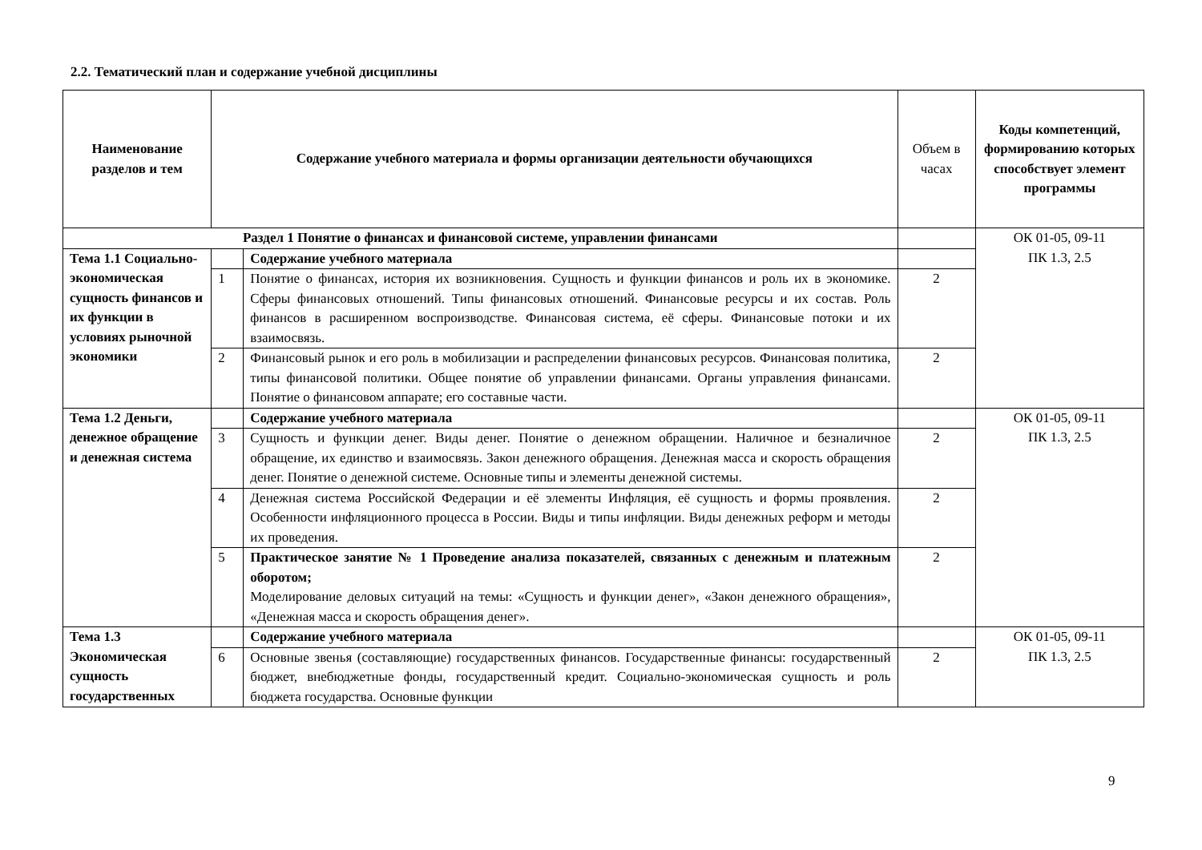2.2. Тематический план и содержание учебной дисциплины
| Наименование разделов и тем | Содержание учебного материала и формы организации деятельности обучающихся | | Объем в часах | Коды компетенций, формированию которых способствует элемент программы |
| --- | --- | --- | --- | --- |
| Раздел 1 Понятие о финансах и финансовой системе, управлении финансами | | | | ОК 01-05, 09-11 ПК 1.3, 2.5 |
| Тема 1.1 Социально-экономическая сущность финансов и их функции в условиях рыночной экономики | | Содержание учебного материала | | |
| | 1 | Понятие о финансах, история их возникновения. Сущность и функции финансов и роль их в экономике. Сферы финансовых отношений. Типы финансовых отношений. Финансовые ресурсы и их состав. Роль финансов в расширенном воспроизводстве. Финансовая система, её сферы. Финансовые потоки и их взаимосвязь. | 2 | |
| | 2 | Финансовый рынок и его роль в мобилизации и распределении финансовых ресурсов. Финансовая политика, типы финансовой политики. Общее понятие об управлении финансами. Органы управления финансами. Понятие о финансовом аппарате; его составные части. | 2 | |
| Тема 1.2 Деньги, денежное обращение и денежная система | | Содержание учебного материала | | ОК 01-05, 09-11 ПК 1.3, 2.5 |
| | 3 | Сущность и функции денег. Виды денег. Понятие о денежном обращении. Наличное и безналичное обращение, их единство и взаимосвязь. Закон денежного обращения. Денежная масса и скорость обращения денег. Понятие о денежной системе. Основные типы и элементы денежной системы. | 2 | |
| | 4 | Денежная система Российской Федерации и её элементы Инфляция, её сущность и формы проявления. Особенности инфляционного процесса в России. Виды и типы инфляции. Виды денежных реформ и методы их проведения. | 2 | |
| | 5 | Практическое занятие № 1 Проведение анализа показателей, связанных с денежным и платежным оборотом; Моделирование деловых ситуаций на темы: «Сущность и функции денег», «Закон денежного обращения», «Денежная масса и скорость обращения денег». | 2 | |
| Тема 1.3 Экономическая сущность государственных | | Содержание учебного материала | | ОК 01-05, 09-11 ПК 1.3, 2.5 |
| | 6 | Основные звенья (составляющие) государственных финансов. Государственные финансы: государственный бюджет, внебюджетные фонды, государственный кредит. Социально-экономическая сущность и роль бюджета государства. Основные функции | 2 | |
9